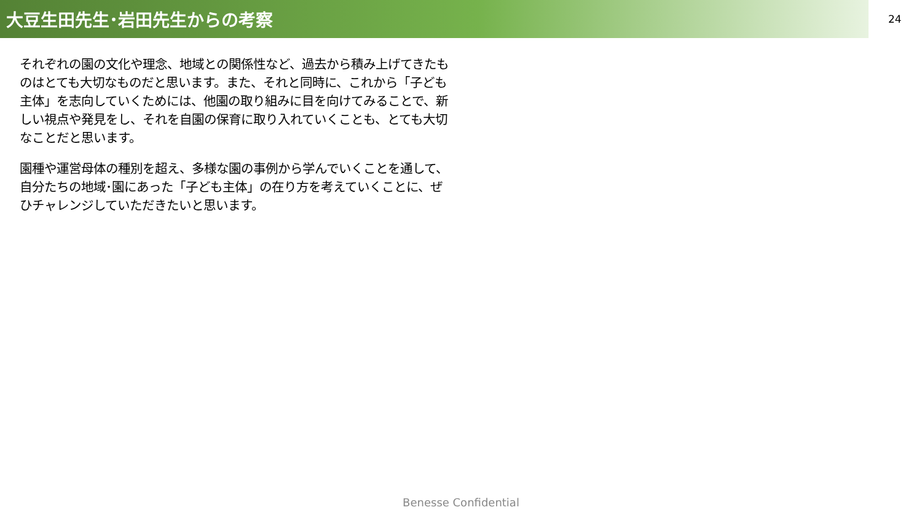大豆生田先生･岩田先生からの考察
24
それぞれの園の文化や理念、地域との関係性など、過去から積み上げてきたものはとても大切なものだと思います。また、それと同時に、これから「子ども主体」を志向していくためには、他園の取り組みに目を向けてみることで、新しい視点や発見をし、それを自園の保育に取り入れていくことも、とても大切なことだと思います。
園種や運営母体の種別を超え、多様な園の事例から学んでいくことを通して、自分たちの地域･園にあった「子ども主体」の在り方を考えていくことに、ぜひチャレンジしていただきたいと思います。
Benesse Confidential